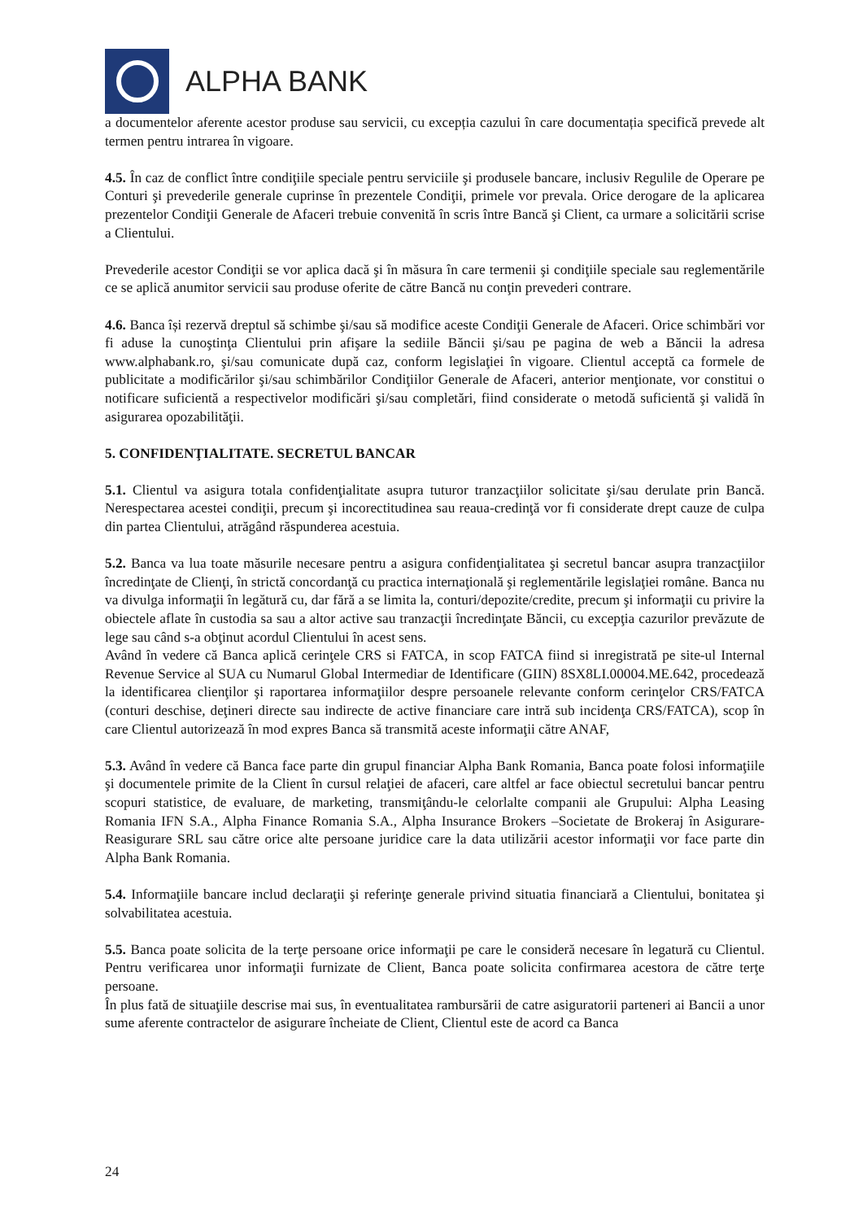ALPHA BANK
a documentelor aferente acestor produse sau servicii, cu excepția cazului în care documentația specifică prevede alt termen pentru intrarea în vigoare.
4.5. În caz de conflict între condiţiile speciale pentru serviciile şi produsele bancare, inclusiv Regulile de Operare pe Conturi şi prevederile generale cuprinse în prezentele Condiţii, primele vor prevala. Orice derogare de la aplicarea prezentelor Condiţii Generale de Afaceri trebuie convenită în scris între Bancă şi Client, ca urmare a solicitării scrise a Clientului.
Prevederile acestor Condiţii se vor aplica dacă şi în măsura în care termenii şi condiţiile speciale sau reglementările ce se aplică anumitor servicii sau produse oferite de către Bancă nu conţin prevederi contrare.
4.6. Banca își rezervă dreptul să schimbe şi/sau să modifice aceste Condiţii Generale de Afaceri. Orice schimbări vor fi aduse la cunoştinţa Clientului prin afişare la sediile Băncii şi/sau pe pagina de web a Băncii la adresa www.alphabank.ro, şi/sau comunicate după caz, conform legislaţiei în vigoare. Clientul acceptă ca formele de publicitate a modificărilor şi/sau schimbărilor Condiţiilor Generale de Afaceri, anterior menţionate, vor constitui o notificare suficientă a respectivelor modificări şi/sau completări, fiind considerate o metodă suficientă şi validă în asigurarea opozabilităţii.
5. CONFIDENŢIALITATE. SECRETUL BANCAR
5.1. Clientul va asigura totala confidenţialitate asupra tuturor tranzacţiilor solicitate şi/sau derulate prin Bancă. Nerespectarea acestei condiţii, precum şi incorectitudinea sau reaua-credinţă vor fi considerate drept cauze de culpa din partea Clientului, atrăgând răspunderea acestuia.
5.2. Banca va lua toate măsurile necesare pentru a asigura confidenţialitatea şi secretul bancar asupra tranzacţiilor încredinţate de Clienţi, în strictă concordanţă cu practica internaţională şi reglementările legislaţiei române. Banca nu va divulga informaţii în legătură cu, dar fără a se limita la, conturi/depozite/credite, precum şi informaţii cu privire la obiectele aflate în custodia sa sau a altor active sau tranzacţii încredinţate Băncii, cu excepţia cazurilor prevăzute de lege sau când s-a obţinut acordul Clientului în acest sens.
Având în vedere că Banca aplică cerinţele CRS si FATCA, in scop FATCA fiind si inregistrată pe site-ul Internal Revenue Service al SUA cu Numarul Global Intermediar de Identificare (GIIN) 8SX8LI.00004.ME.642, procedează la identificarea clienţilor şi raportarea informaţiilor despre persoanele relevante conform cerinţelor CRS/FATCA (conturi deschise, deţineri directe sau indirecte de active financiare care intră sub incidenţa CRS/FATCA), scop în care Clientul autorizează în mod expres Banca să transmită aceste informaţii către ANAF,
5.3. Având în vedere că Banca face parte din grupul financiar Alpha Bank Romania, Banca poate folosi informaţiile şi documentele primite de la Client în cursul relaţiei de afaceri, care altfel ar face obiectul secretului bancar pentru scopuri statistice, de evaluare, de marketing, transmiţându-le celorlalte companii ale Grupului: Alpha Leasing Romania IFN S.A., Alpha Finance Romania S.A., Alpha Insurance Brokers –Societate de Brokeraj în Asigurare-Reasigurare SRL sau către orice alte persoane juridice care la data utilizării acestor informaţii vor face parte din Alpha Bank Romania.
5.4. Informaţiile bancare includ declaraţii şi referinţe generale privind situatia financiară a Clientului, bonitatea şi solvabilitatea acestuia.
5.5. Banca poate solicita de la terţe persoane orice informaţii pe care le consideră necesare în legatură cu Clientul. Pentru verificarea unor informaţii furnizate de Client, Banca poate solicita confirmarea acestora de către terţe persoane.
În plus fată de situaţiile descrise mai sus, în eventualitatea rambursării de catre asiguratorii parteneri ai Bancii a unor sume aferente contractelor de asigurare încheiate de Client, Clientul este de acord ca Banca
24